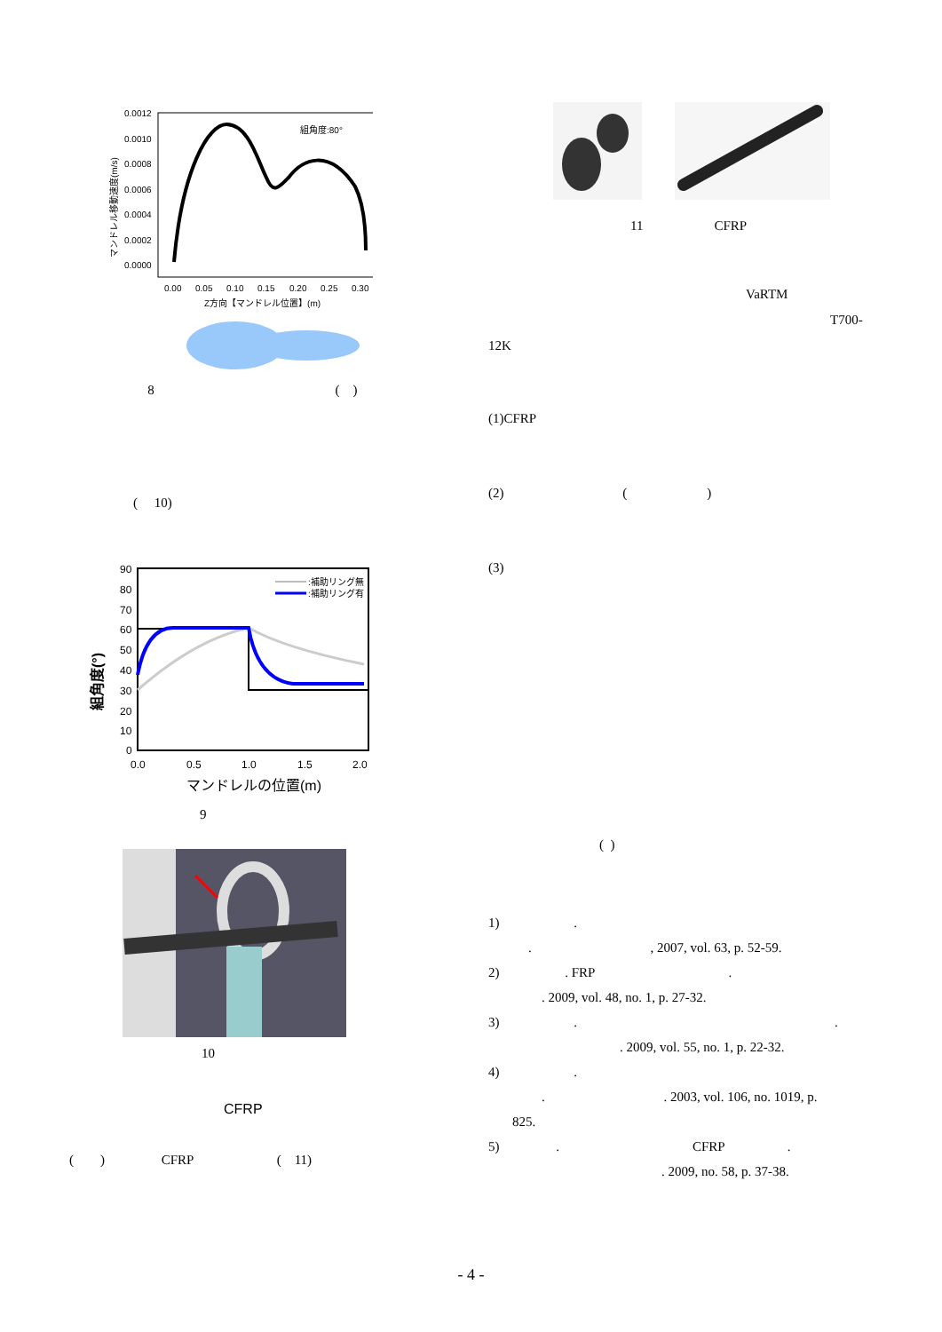マンドレル移動速度(m/s)
0.0012
0.0010
0.0008
0.0006
0.0004
0.0002
0.0000
0.00
0.05
0.10
0.15
0.20
0.25
0.30
Z方向【マンドレル位置】(m)
組角度:80°
8 ( )
( 10)
組角度(°)
90
80
70
60
50
40
30
20
10
0
0.0
0.5
1.0
1.5
2.0
マンドレルの位置(m)
:補助リング無
:補助リング有
9
10
CFRP
( ) CFRP ( 11)
11 CFRP
VaRTM
T700-
12K
(1)CFRP
(2) ()
(3)
( )
1) .
. , 2007, vol. 63, p. 52-59.
2) . FRP.
. 2009, vol. 48, no. 1, p. 27-32.
3) ..
. 2009, vol. 55, no. 1, p. 22-32.
4) .
. . 2003, vol. 106, no. 1019, p.
825.
5) . CFRP.
. 2009, no. 58, p. 37-38.
- 4 -